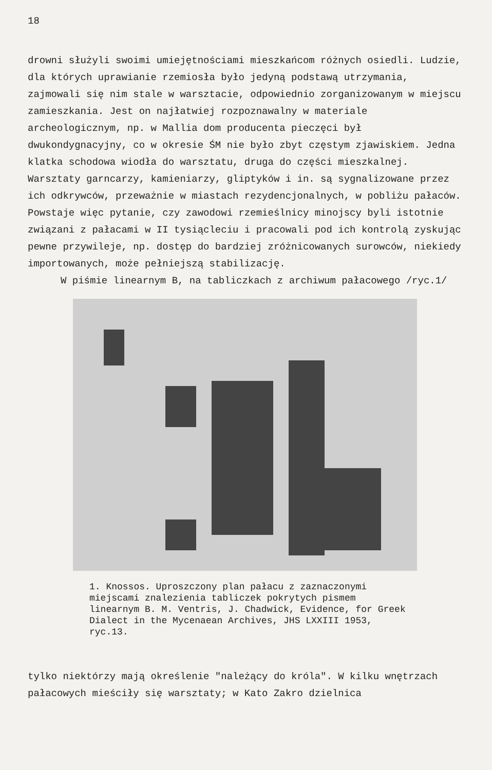18
drowni służyli swoimi umiejętnościami mieszkańcom różnych osiedli. Ludzie, dla których uprawianie rzemiosła było jedyną podstawą utrzymania, zajmowali się nim stale w warsztacie, odpowiednio zorganizowanym w miejscu zamieszkania. Jest on najłatwiej rozpoznawalny w materiale archeologicznym, np. w Mallia dom producenta pieczęci był dwukondygnacyjny, co w okresie ŚM nie było zbyt częstym zjawiskiem. Jedna klatka schodowa wiodła do warsztatu, druga do części mieszkalnej. Warsztaty garncarzy, kamieniarzy, gliptyków i in. są sygnalizowane przez ich odkrywców, przeważnie w miastach rezydencjonalnych, w pobliżu pałaców. Powstaje więc pytanie, czy zawodowi rzemieślnicy minojscy byli istotnie związani z pałacami w II tysiącleciu i pracowali pod ich kontrolą zyskując pewne przywileje, np. dostęp do bardziej zróżnicowanych surowców, niekiedy importowanych, może pełniejszą stabilizację.
W piśmie linearnym B, na tabliczkach z archiwum pałacowego /ryc.1/
1. Knossos. Uproszczony plan pałacu z zaznaczonymi miejscami znalezienia tabliczek pokrytych pismem linearnym B. M. Ventris, J. Chadwick, Evidence, for Greek Dialect in the Mycenaean Archives, JHS LXXIII 1953, ryc.13.
tylko niektórzy mają określenie "należący do króla". W kilku wnętrzach pałacowych mieściły się warsztaty; w Kato Zakro dzielnica